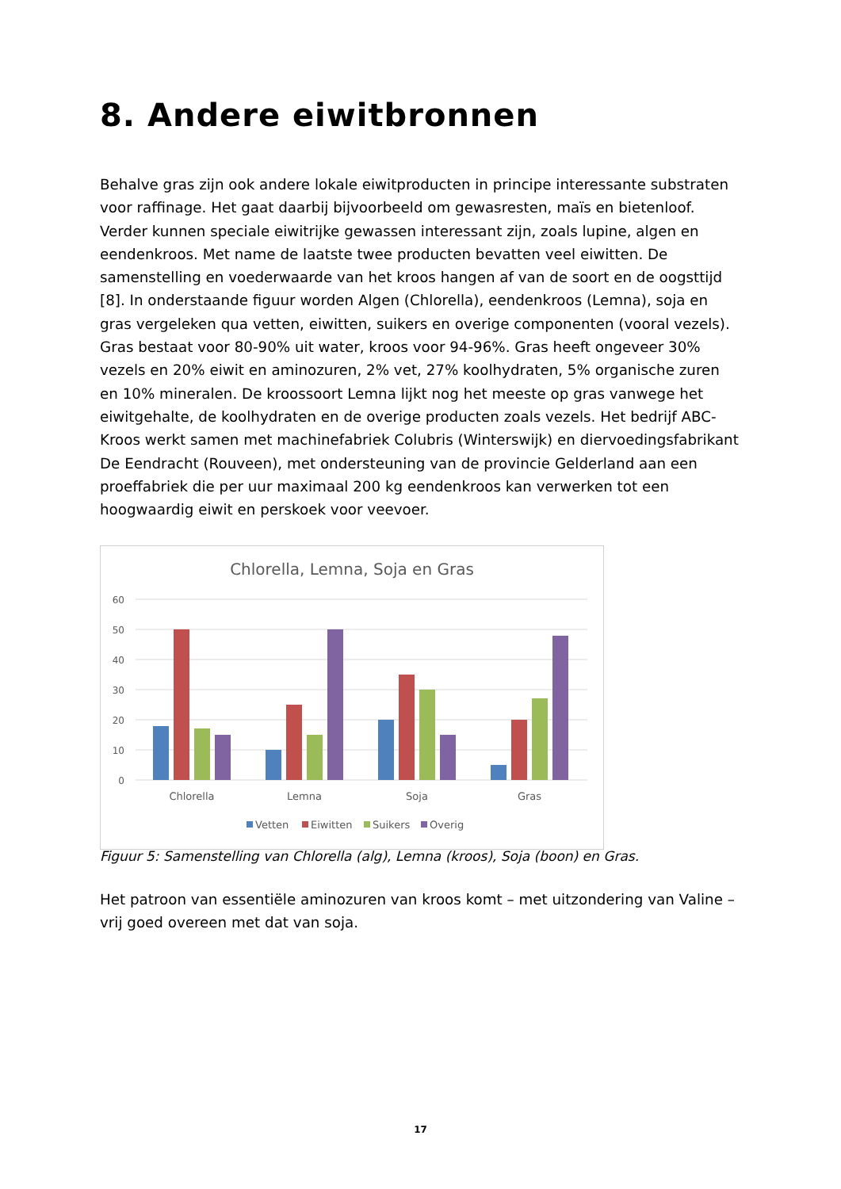8. Andere eiwitbronnen
Behalve gras zijn ook andere lokale eiwitproducten in principe interessante substraten voor raffinage. Het gaat daarbij bijvoorbeeld om gewasresten, maïs en bietenloof. Verder kunnen speciale eiwitrijke gewassen interessant zijn, zoals lupine, algen en eendenkroos. Met name de laatste twee producten bevatten veel eiwitten. De samenstelling en voederwaarde van het kroos hangen af van de soort en de oogsttijd [8]. In onderstaande figuur worden Algen (Chlorella), eendenkroos (Lemna), soja en gras vergeleken qua vetten, eiwitten, suikers en overige componenten (vooral vezels). Gras bestaat voor 80-90% uit water, kroos voor 94-96%. Gras heeft ongeveer 30% vezels en 20% eiwit en aminozuren, 2% vet, 27% koolhydraten, 5% organische zuren en 10% mineralen. De kroossoort Lemna lijkt nog het meeste op gras vanwege het eiwitgehalte, de koolhydraten en de overige producten zoals vezels. Het bedrijf ABC-Kroos werkt samen met machinefabriek Colubris (Winterswijk) en diervoedingsfabrikant De Eendracht (Rouveen), met ondersteuning van de provincie Gelderland aan een proeffabriek die per uur maximaal 200 kg eendenkroos kan verwerken tot een hoogwaardig eiwit en perskoek voor veevoer.
Chlorella, Lemna, Soja en Gras
60
50
40
30
20
10
0
Chlorella
Lemna
Soja
Gras
Vetten
Eiwitten
Suikers
Overig
Figuur 5: Samenstelling van Chlorella (alg), Lemna (kroos), Soja (boon) en Gras.
Het patroon van essentiële aminozuren van kroos komt – met uitzondering van Valine – vrij goed overeen met dat van soja.
17